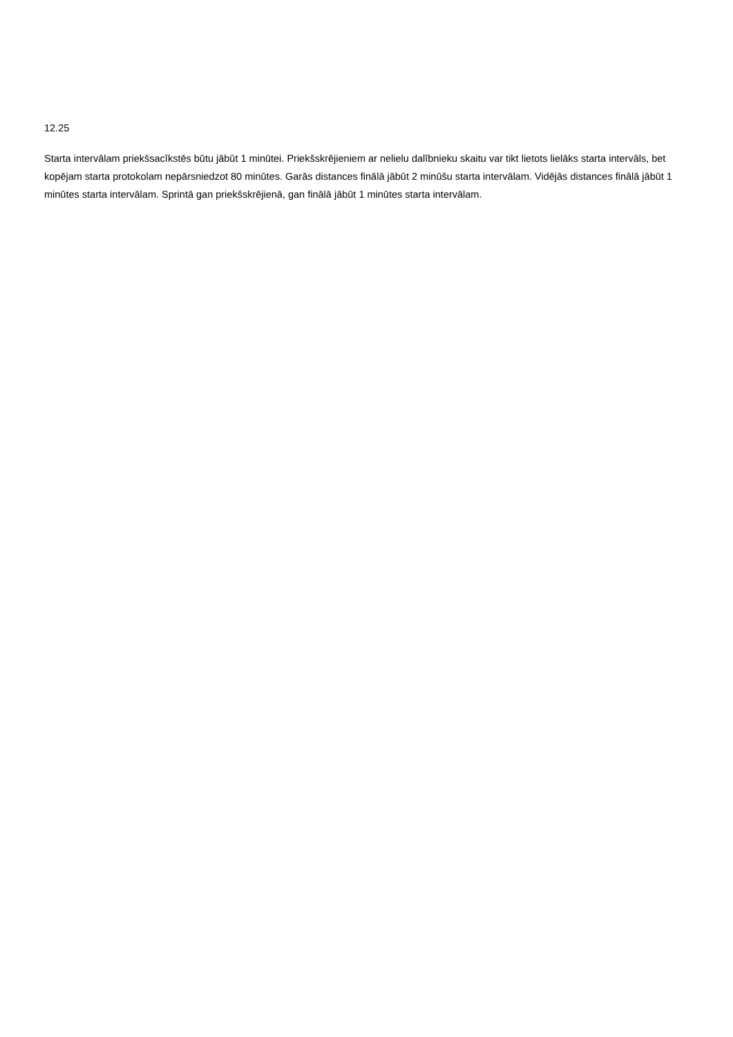12.25
Starta intervālam priekšsacīkstēs būtu jābūt 1 minūtei. Priekšskrējieniem ar nelielu dalībnieku skaitu var tikt lietots lielāks starta intervāls, bet kopējam starta protokolam nepārsniedzot 80 minūtes. Garās distances finālā jābūt 2 minūšu starta intervālam. Vidējās distances finālā jābūt 1 minūtes starta intervālam. Sprintā gan priekšskrējienā, gan finālā jābūt 1 minūtes starta intervālam.